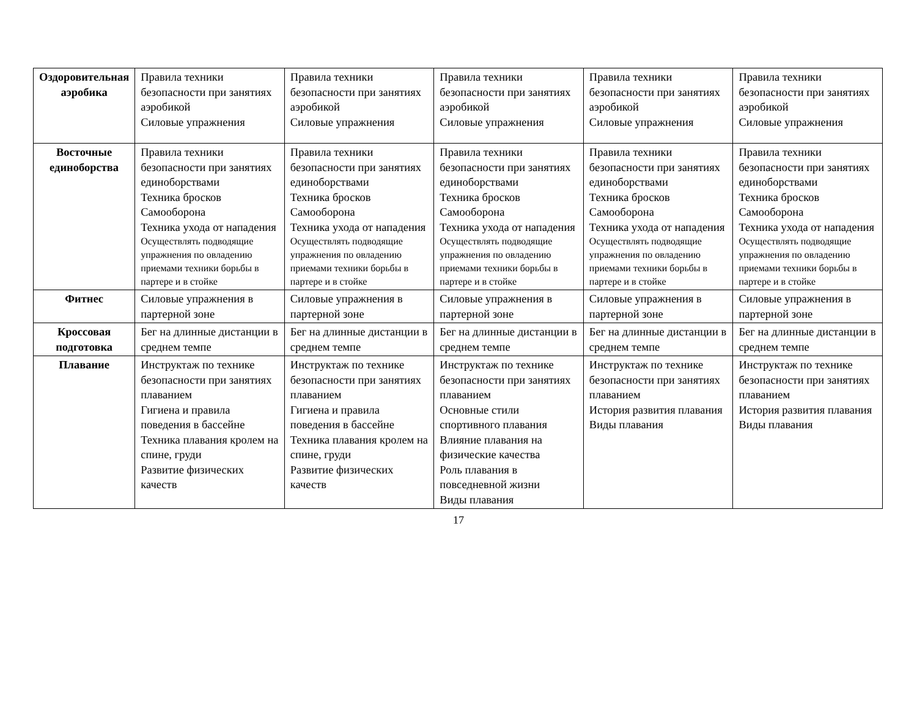| Оздоровительная аэробика | Правила техники безопасности при занятиях аэробикой Силовые упражнения | Правила техники безопасности при занятиях аэробикой Силовые упражнения | Правила техники безопасности при занятиях аэробикой Силовые упражнения | Правила техники безопасности при занятиях аэробикой Силовые упражнения | Правила техники безопасности при занятиях аэробикой Силовые упражнения |
| Восточные единоборства | Правила техники безопасности при занятиях единоборствами Техника бросков Самооборона Техника ухода от нападения Осуществлять подводящие упражнения по овладению приемами техники борьбы в партере и в стойке | Правила техники безопасности при занятиях единоборствами Техника бросков Самооборона Техника ухода от нападения Осуществлять подводящие упражнения по овладению приемами техники борьбы в партере и в стойке | Правила техники безопасности при занятиях единоборствами Техника бросков Самооборона Техника ухода от нападения Осуществлять подводящие упражнения по овладению приемами техники борьбы в партере и в стойке | Правила техники безопасности при занятиях единоборствами Техника бросков Самооборона Техника ухода от нападения Осуществлять подводящие упражнения по овладению приемами техники борьбы в партере и в стойке | Правила техники безопасности при занятиях единоборствами Техника бросков Самооборона Техника ухода от нападения Осуществлять подводящие упражнения по овладению приемами техники борьбы в партере и в стойке |
| Фитнес | Силовые упражнения в партерной зоне | Силовые упражнения в партерной зоне | Силовые упражнения в партерной зоне | Силовые упражнения в партерной зоне | Силовые упражнения в партерной зоне |
| Кроссовая подготовка | Бег на длинные дистанции в среднем темпе | Бег на длинные дистанции в среднем темпе | Бег на длинные дистанции в среднем темпе | Бег на длинные дистанции в среднем темпе | Бег на длинные дистанции в среднем темпе |
| Плавание | Инструктаж по технике безопасности при занятиях плаванием Гигиена и правила поведения в бассейне Техника плавания кролем на спине, груди Развитие физических качеств | Инструктаж по технике безопасности при занятиях плаванием Гигиена и правила поведения в бассейне Техника плавания кролем на спине, груди Развитие физических качеств | Инструктаж по технике безопасности при занятиях плаванием Основные стили спортивного плавания Влияние плавания на физические качества Роль плавания в повседневной жизни Виды плавания | Инструктаж по технике безопасности при занятиях плаванием История развития плавания Виды плавания | Инструктаж по технике безопасности при занятиях плаванием История развития плавания Виды плавания |
17